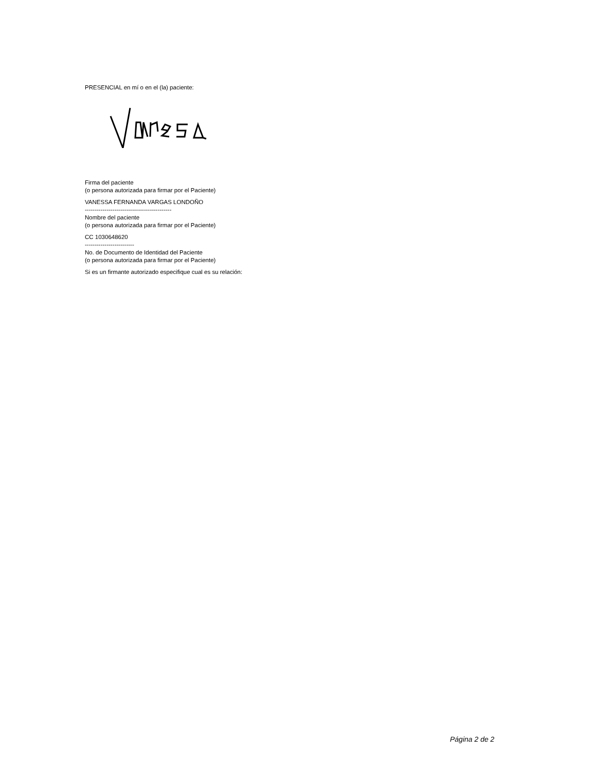PRESENCIAL en mí o en el (la) paciente:
Firma del paciente
(o persona autorizada para firmar por el Paciente)
VANESSA FERNANDA VARGAS LONDOÑO
--------------------------------------------
Nombre del paciente
(o persona autorizada para firmar por el Paciente)
CC 1030648620
-------------------------
No. de Documento de Identidad del Paciente
(o persona autorizada para firmar por el Paciente)
Si es un firmante autorizado especifique cual es su relación:
Página 2 de 2